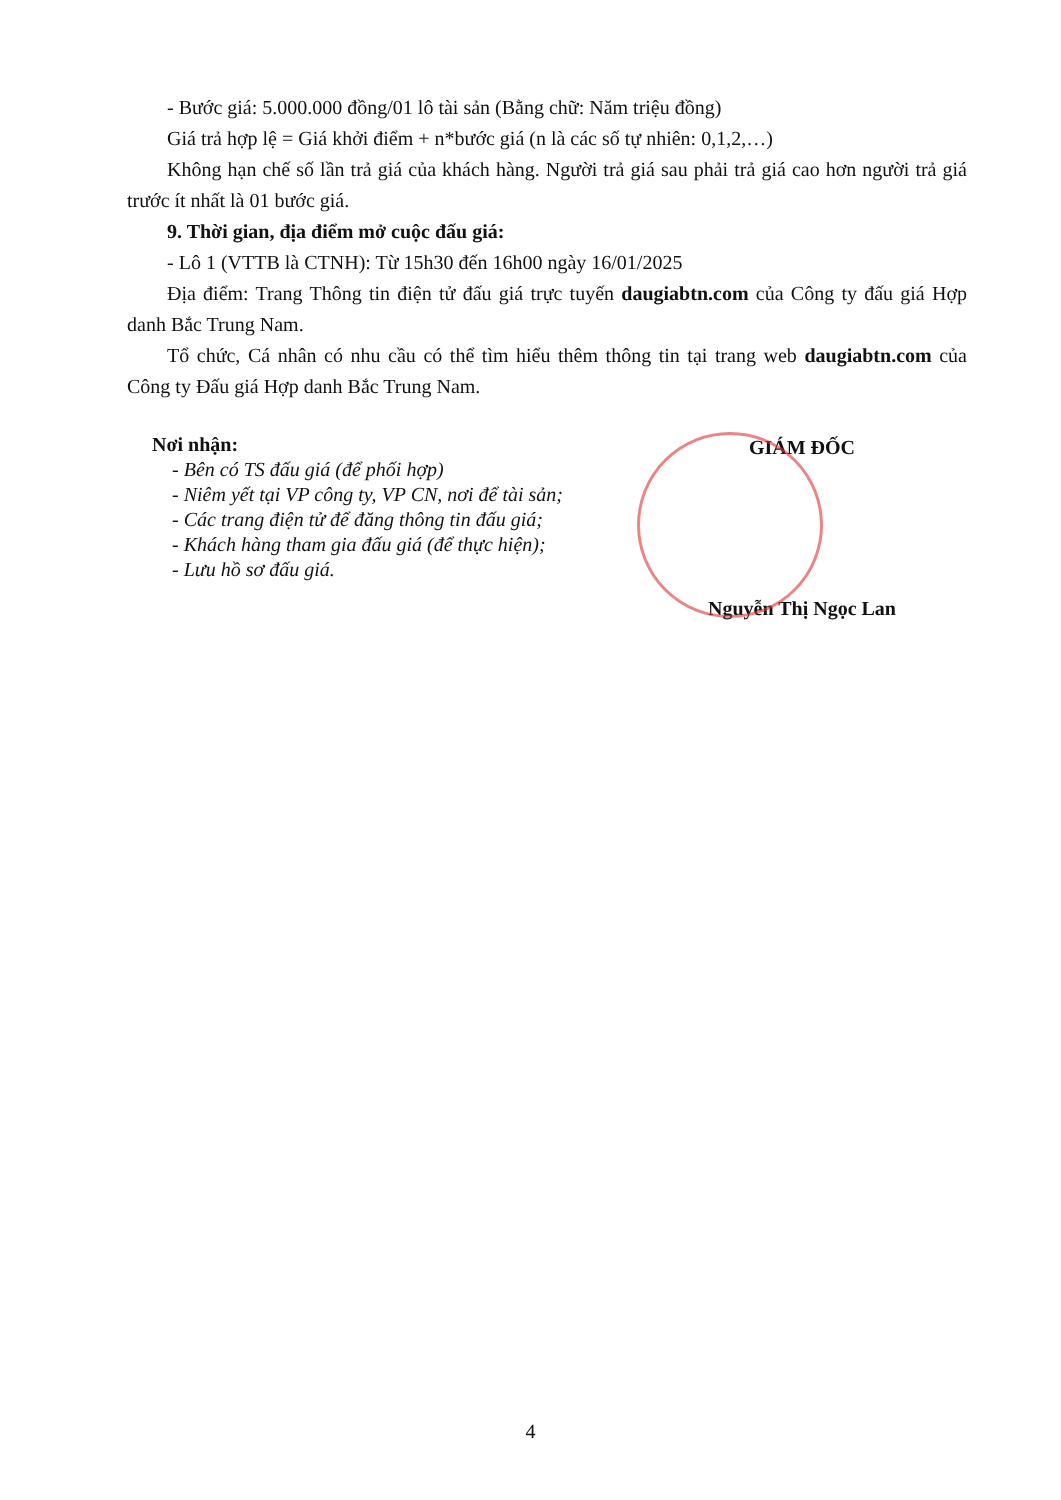- Bước giá: 5.000.000 đồng/01 lô tài sản (Bằng chữ: Năm triệu đồng)
Giá trả hợp lệ = Giá khởi điểm + n*bước giá (n là các số tự nhiên: 0,1,2,…)
Không hạn chế số lần trả giá của khách hàng. Người trả giá sau phải trả giá cao hơn người trả giá trước ít nhất là 01 bước giá.
9. Thời gian, địa điểm mở cuộc đấu giá:
- Lô 1 (VTTB là CTNH): Từ 15h30 đến 16h00 ngày 16/01/2025
Địa điểm: Trang Thông tin điện tử đấu giá trực tuyến daugiabtn.com của Công ty đấu giá Hợp danh Bắc Trung Nam.
Tổ chức, Cá nhân có nhu cầu có thể tìm hiểu thêm thông tin tại trang web daugiabtn.com của Công ty Đấu giá Hợp danh Bắc Trung Nam.
Nơi nhận:
- Bên có TS đấu giá (để phối hợp)
- Niêm yết tại VP công ty, VP CN, nơi để tài sản;
- Các trang điện tử để đăng thông tin đấu giá;
- Khách hàng tham gia đấu giá (để thực hiện);
- Lưu hồ sơ đấu giá.
GIÁM ĐỐC
Nguyễn Thị Ngọc Lan
4